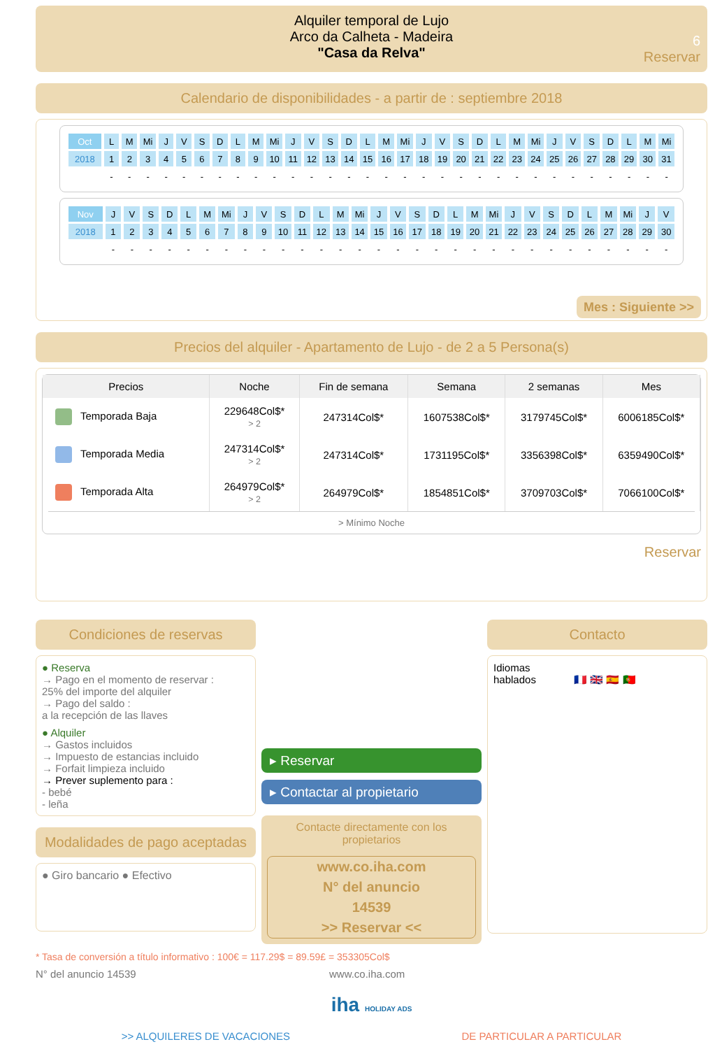Alquiler temporal de Lujo
Arco da Calheta - Madeira
"Casa da Relva"
6
Reservar
Calendario de disponibilidades - a partir de : septiembre 2018
| Oct | L | M | Mi | J | V | S | D | L | M | Mi | J | V | S | D | L | M | Mi | J | V | S | D | L | M | Mi | J | V | S | D | L | M | Mi |
| 2018 | 1 | 2 | 3 | 4 | 5 | 6 | 7 | 8 | 9 | 10 | 11 | 12 | 13 | 14 | 15 | 16 | 17 | 18 | 19 | 20 | 21 | 22 | 23 | 24 | 25 | 26 | 27 | 28 | 29 | 30 | 31 |
| | - | - | - | - | - | - | - | - | - | - | - | - | - | - | - | - | - | - | - | - | - | - | - | - | - | - | - | - | - | - | - |
| Nov | J | V | S | D | L | M | Mi | J | V | S | D | L | M | Mi | J | V | S | D | L | M | Mi | J | V | S | D | L | M | Mi | J | V |
| 2018 | 1 | 2 | 3 | 4 | 5 | 6 | 7 | 8 | 9 | 10 | 11 | 12 | 13 | 14 | 15 | 16 | 17 | 18 | 19 | 20 | 21 | 22 | 23 | 24 | 25 | 26 | 27 | 28 | 29 | 30 |
| | - | - | - | - | - | - | - | - | - | - | - | - | - | - | - | - | - | - | - | - | - | - | - | - | - | - | - | - | - | - |
Mes : Siguiente >>
Precios del alquiler - Apartamento de Lujo - de 2 a 5 Persona(s)
| Precios | Noche | Fin de semana | Semana | 2 semanas | Mes |
| --- | --- | --- | --- | --- | --- |
| Temporada Baja | 229648Col$* > 2 | 247314Col$* | 1607538Col$* | 3179745Col$* | 6006185Col$* |
| Temporada Media | 247314Col$* > 2 | 247314Col$* | 1731195Col$* | 3356398Col$* | 6359490Col$* |
| Temporada Alta | 264979Col$* > 2 | 264979Col$* | 1854851Col$* | 3709703Col$* | 7066100Col$* |
> Mínimo Noche
Reservar
Condiciones de reservas
● Reserva
→ Pago en el momento de reservar :
25% del importe del alquiler
→ Pago del saldo :
a la recepción de las llaves
● Alquiler
→ Gastos incluidos
→ Impuesto de estancias incluido
→ Forfait limpieza incluido
→ Prever suplemento para :
- bebé
- leña
Modalidades de pago aceptadas
● Giro bancario ● Efectivo
▸ Reservar
▸ Contactar al propietario
Contacte directamente con los propietarios
www.co.iha.com
N° del anuncio
14539
>> Reservar <<
Contacto
Idiomas
hablados 🇫🇷 🇬🇧 🇪🇸 🇵🇹
* Tasa de conversión a título informativo : 100€ = 117.29$ = 89.59£ = 353305Col$
N° del anuncio 14539 www.co.iha.com
iha HOLIDAY ADS
>> ALQUILERES DE VACACIONES DE PARTICULAR A PARTICULAR